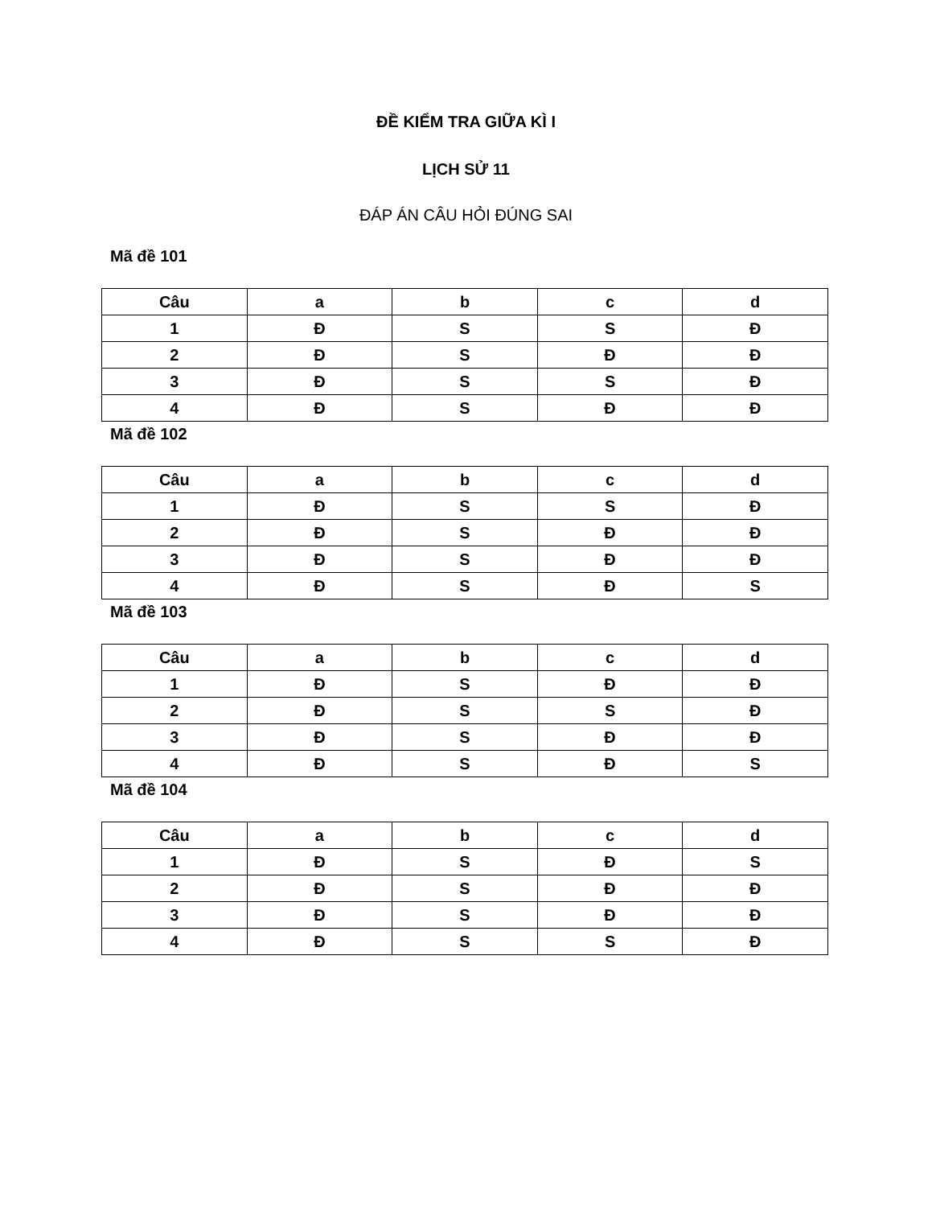ĐỀ KIỂM TRA GIỮA KÌ I
LỊCH SỬ 11
ĐÁP ÁN CÂU HỎI ĐÚNG SAI
Mã đề 101
| Câu | a | b | c | d |
| --- | --- | --- | --- | --- |
| 1 | Đ | S | S | Đ |
| 2 | Đ | S | Đ | Đ |
| 3 | Đ | S | S | Đ |
| 4 | Đ | S | Đ | Đ |
Mã đề 102
| Câu | a | b | c | d |
| --- | --- | --- | --- | --- |
| 1 | Đ | S | S | Đ |
| 2 | Đ | S | Đ | Đ |
| 3 | Đ | S | Đ | Đ |
| 4 | Đ | S | Đ | S |
Mã đề 103
| Câu | a | b | c | d |
| --- | --- | --- | --- | --- |
| 1 | Đ | S | Đ | Đ |
| 2 | Đ | S | S | Đ |
| 3 | Đ | S | Đ | Đ |
| 4 | Đ | S | Đ | S |
Mã đề 104
| Câu | a | b | c | d |
| --- | --- | --- | --- | --- |
| 1 | Đ | S | Đ | S |
| 2 | Đ | S | Đ | Đ |
| 3 | Đ | S | Đ | Đ |
| 4 | Đ | S | S | Đ |